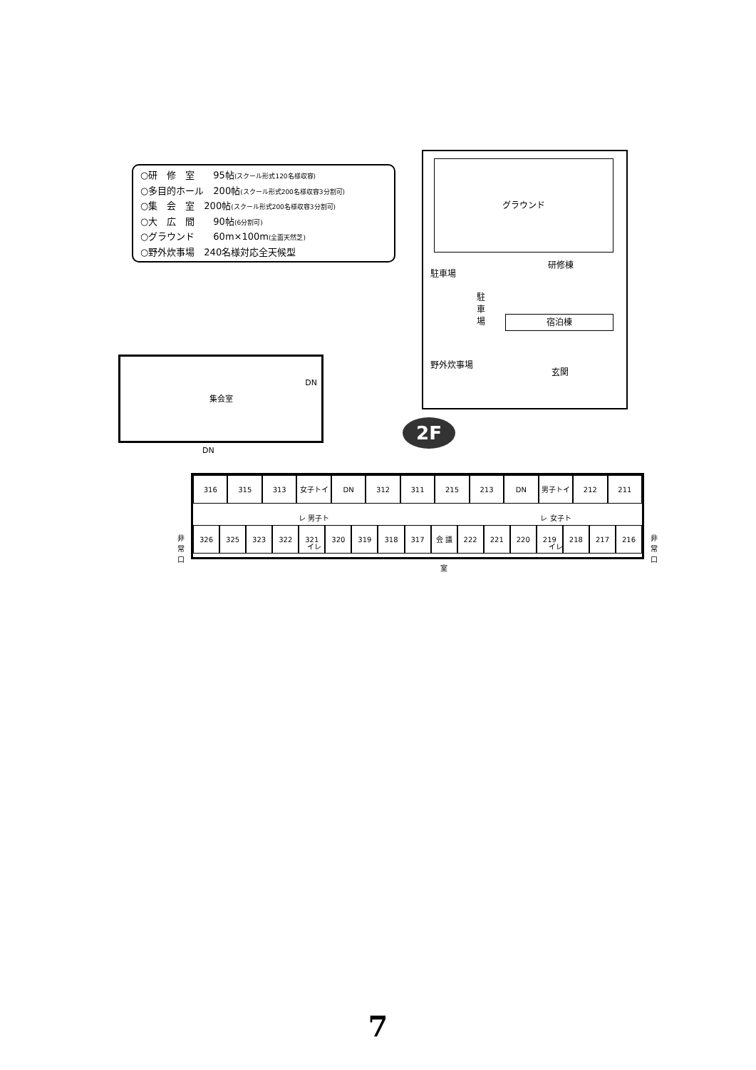○研　修　室　　95帖(スクール形式120名様収容)
○多目的ホール　200帖(スクール形式200名様収容3分割可)
○集　会　室　200帖(スクール形式200名様収容3分割可)
○大　広　間　　90帖(6分割可)
○グラウンド　　60m×100m(全面天然芝)
○野外炊事場　240名様対応全天候型
グラウンド
研修棟
駐車場
駐車場
宿泊棟
野外炊事場
玄関
集会室
DN
DN
2F
316 315 313 女子トイレ 男子トイレ DN 312 311 215 213 DN 男子トイレ 女子トイレ 212 211
326 325 323 322 321 320 319 318 317 会 議 室 222 221 220 219 218 217 216
非常口
非常口
7